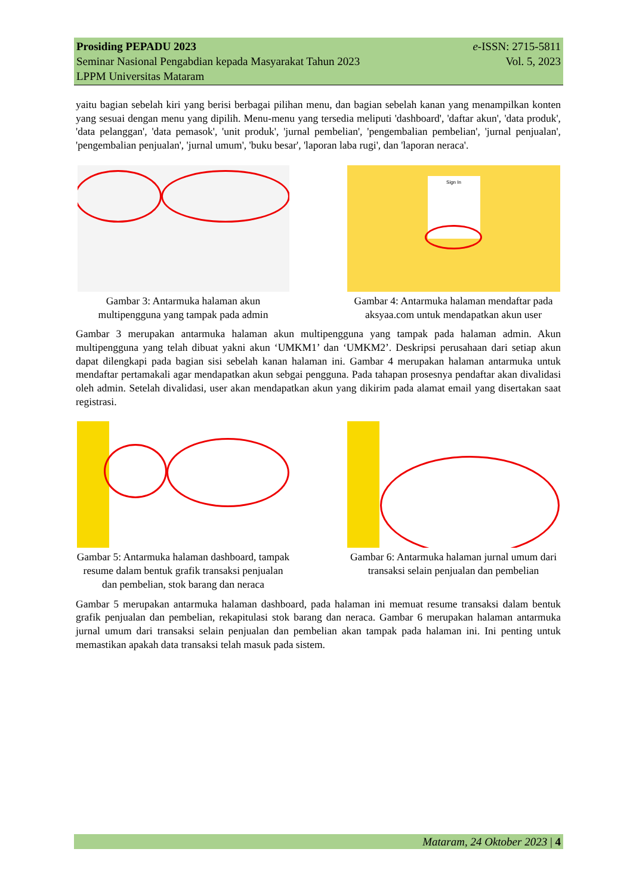Prosiding PEPADU 2023 e-ISSN: 2715-5811
Seminar Nasional Pengabdian kepada Masyarakat Tahun 2023 Vol. 5, 2023
LPPM Universitas Mataram
yaitu bagian sebelah kiri yang berisi berbagai pilihan menu, dan bagian sebelah kanan yang menampilkan konten yang sesuai dengan menu yang dipilih. Menu-menu yang tersedia meliputi 'dashboard', 'daftar akun', 'data produk', 'data pelanggan', 'data pemasok', 'unit produk', 'jurnal pembelian', 'pengembalian pembelian', 'jurnal penjualan', 'pengembalian penjualan', 'jurnal umum', 'buku besar', 'laporan laba rugi', dan 'laporan neraca'.
Gambar 3: Antarmuka halaman akun multipengguna yang tampak pada admin
Sign In
Gambar 4: Antarmuka halaman mendaftar pada aksyaa.com untuk mendapatkan akun user
Gambar 3 merupakan antarmuka halaman akun multipengguna yang tampak pada halaman admin. Akun multipengguna yang telah dibuat yakni akun ‘UMKM1’ dan ‘UMKM2’. Deskripsi perusahaan dari setiap akun dapat dilengkapi pada bagian sisi sebelah kanan halaman ini. Gambar 4 merupakan halaman antarmuka untuk mendaftar pertamakali agar mendapatkan akun sebgai pengguna. Pada tahapan prosesnya pendaftar akan divalidasi oleh admin. Setelah divalidasi, user akan mendapatkan akun yang dikirim pada alamat email yang disertakan saat registrasi.
Gambar 5: Antarmuka halaman dashboard, tampak resume dalam bentuk grafik transaksi penjualan dan pembelian, stok barang dan neraca
Gambar 6: Antarmuka halaman jurnal umum dari transaksi selain penjualan dan pembelian
Gambar 5 merupakan antarmuka halaman dashboard, pada halaman ini memuat resume transaksi dalam bentuk grafik penjualan dan pembelian, rekapitulasi stok barang dan neraca. Gambar 6 merupakan halaman antarmuka jurnal umum dari transaksi selain penjualan dan pembelian akan tampak pada halaman ini. Ini penting untuk memastikan apakah data transaksi telah masuk pada sistem.
Mataram, 24 Oktober 2023 | 4